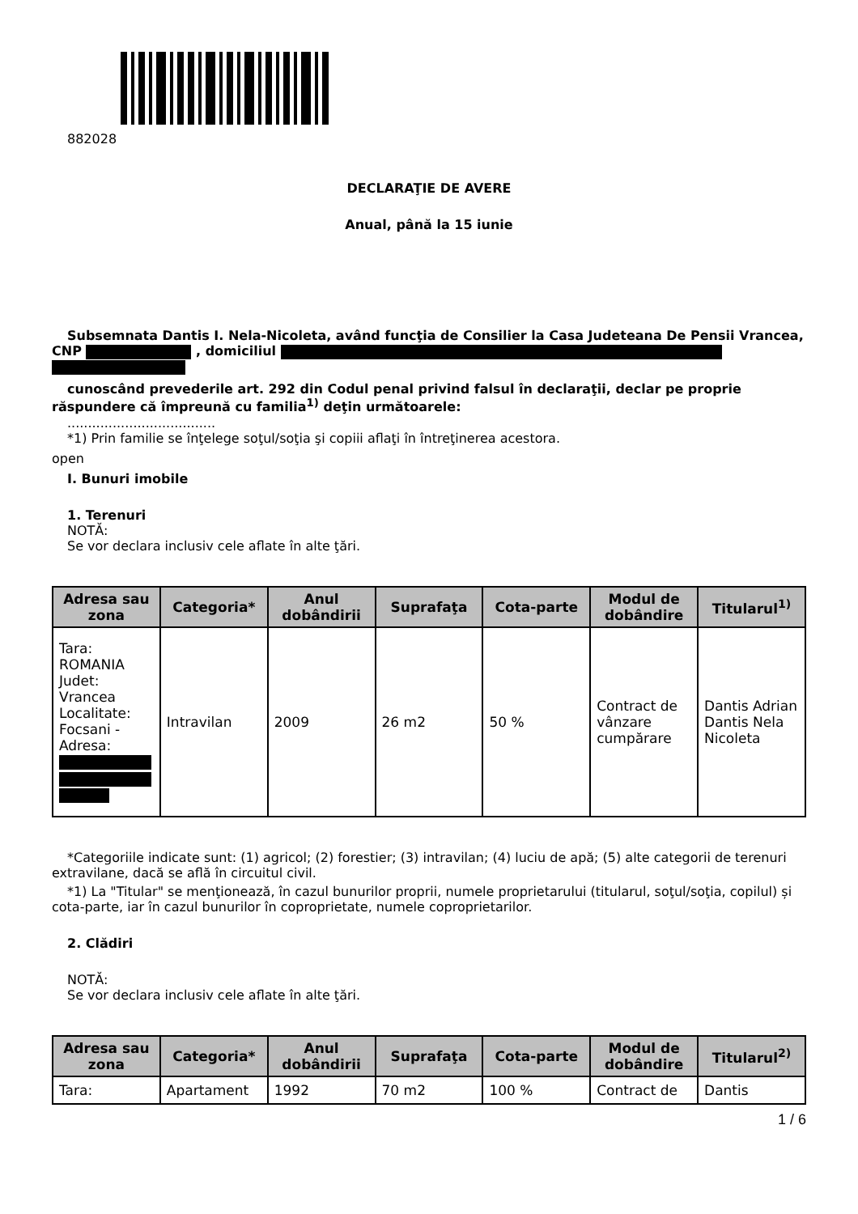882028
DECLARAŢIE DE AVERE
Anual, până la 15 iunie
Subsemnata Dantis I. Nela-Nicoleta, având funcţia de Consilier la Casa Judeteana De Pensii Vrancea, CNP , domiciliul
cunoscând prevederile art. 292 din Codul penal privind falsul în declaraţii, declar pe proprie răspundere că împreună cu familia<sup>1)</sup> deţin următoarele:
....................................
*1) Prin familie se înţelege soţul/soţia şi copiii aflaţi în întreţinerea acestora.
open
I. Bunuri imobile
1. Terenuri
NOTĂ:
Se vor declara inclusiv cele aflate în alte ţări.
| Adresa sau zona | Categoria* | Anul dobândirii | Suprafaţa | Cota-parte | Modul de dobândire | Titularul<sup>1)</sup> |
| --- | --- | --- | --- | --- | --- | --- |
| Tara: ROMANIA Judet: Vrancea Localitate: Focsani - Adresa: | Intravilan | 2009 | 26 m2 | 50 % | Contract de vânzare cumpărare | Dantis Adrian Dantis Nela Nicoleta |
*Categoriile indicate sunt: (1) agricol; (2) forestier; (3) intravilan; (4) luciu de apă; (5) alte categorii de terenuri extravilane, dacă se află în circuitul civil.
*1) La "Titular" se menţionează, în cazul bunurilor proprii, numele proprietarului (titularul, soţul/soţia, copilul) și cota-parte, iar în cazul bunurilor în coproprietate, numele coproprietarilor.
2. Clădiri
NOTĂ:
Se vor declara inclusiv cele aflate în alte ţări.
| Adresa sau zona | Categoria* | Anul dobândirii | Suprafaţa | Cota-parte | Modul de dobândire | Titularul<sup>2)</sup> |
| --- | --- | --- | --- | --- | --- | --- |
| Tara: | Apartament | 1992 | 70 m2 | 100 % | Contract de | Dantis |
1 / 6